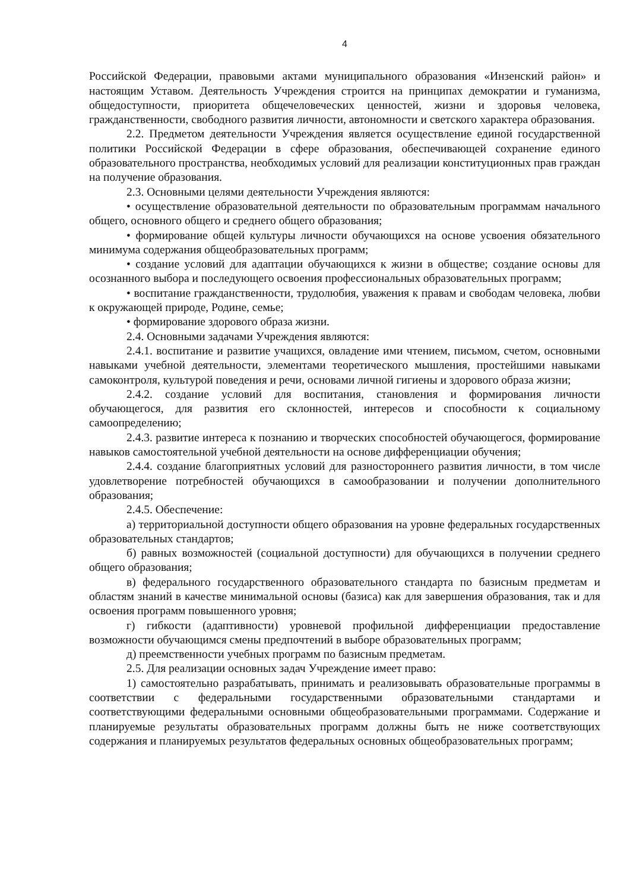4
Российской Федерации, правовыми актами муниципального образования «Инзенский район» и настоящим Уставом. Деятельность Учреждения строится на принципах демократии и гуманизма, общедоступности, приоритета общечеловеческих ценностей, жизни и здоровья человека, гражданственности, свободного развития личности, автономности и светского характера образования.
2.2. Предметом деятельности Учреждения является осуществление единой государственной политики Российской Федерации в сфере образования, обеспечивающей сохранение единого образовательного пространства, необходимых условий для реализации конституционных прав граждан на получение образования.
2.3. Основными целями деятельности Учреждения являются:
• осуществление образовательной деятельности по образовательным программам начального общего, основного общего и среднего общего образования;
• формирование общей культуры личности обучающихся на основе усвоения обязательного минимума содержания общеобразовательных программ;
• создание условий для адаптации обучающихся к жизни в обществе; создание основы для осознанного выбора и последующего освоения профессиональных образовательных программ;
• воспитание гражданственности, трудолюбия, уважения к правам и свободам человека, любви к окружающей природе, Родине, семье;
• формирование здорового образа жизни.
2.4. Основными задачами Учреждения являются:
2.4.1. воспитание и развитие учащихся, овладение ими чтением, письмом, счетом, основными навыками учебной деятельности, элементами теоретического мышления, простейшими навыками самоконтроля, культурой поведения и речи, основами личной гигиены и здорового образа жизни;
2.4.2. создание условий для воспитания, становления и формирования личности обучающегося, для развития его склонностей, интересов и способности к социальному самоопределению;
2.4.3. развитие интереса к познанию и творческих способностей обучающегося, формирование навыков самостоятельной учебной деятельности на основе дифференциации обучения;
2.4.4. создание благоприятных условий для разностороннего развития личности, в том числе удовлетворение потребностей обучающихся в самообразовании и получении дополнительного образования;
2.4.5. Обеспечение:
а) территориальной доступности общего образования на уровне федеральных государственных образовательных стандартов;
б) равных возможностей (социальной доступности) для обучающихся в получении среднего общего образования;
в) федерального государственного образовательного стандарта по базисным предметам и областям знаний в качестве минимальной основы (базиса) как для завершения образования, так и для освоения программ повышенного уровня;
г) гибкости (адаптивности) уровневой профильной дифференциации предоставление возможности обучающимся смены предпочтений в выборе образовательных программ;
д) преемственности учебных программ по базисным предметам.
2.5. Для реализации основных задач Учреждение имеет право:
1) самостоятельно разрабатывать, принимать и реализовывать образовательные программы в соответствии с федеральными государственными образовательными стандартами и соответствующими федеральными основными общеобразовательными программами. Содержание и планируемые результаты образовательных программ должны быть не ниже соответствующих содержания и планируемых результатов федеральных основных общеобразовательных программ;